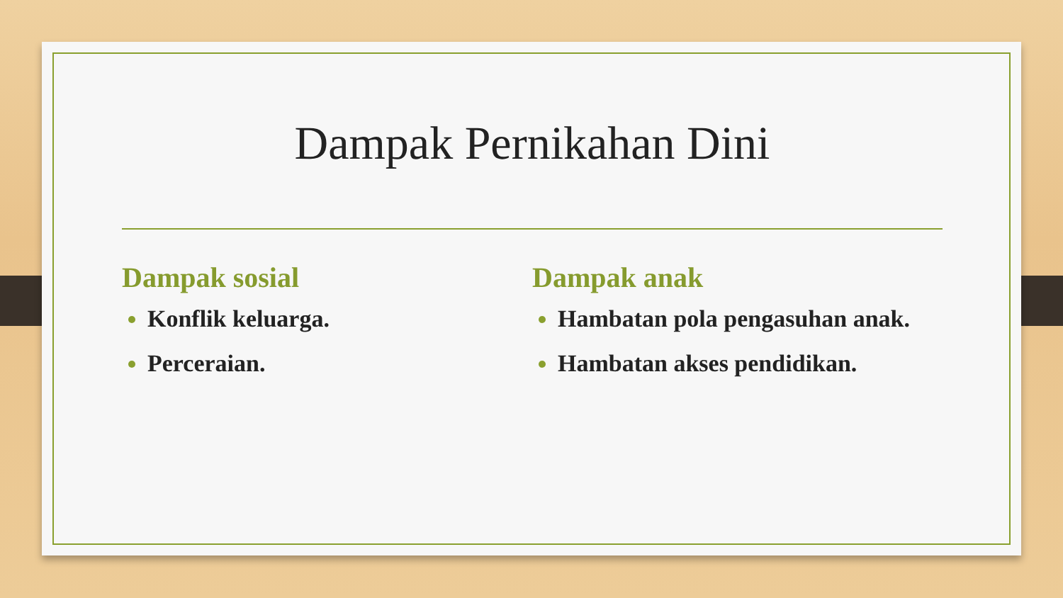Dampak Pernikahan Dini
Dampak sosial
Konflik keluarga.
Perceraian.
Dampak anak
Hambatan pola pengasuhan anak.
Hambatan akses pendidikan.